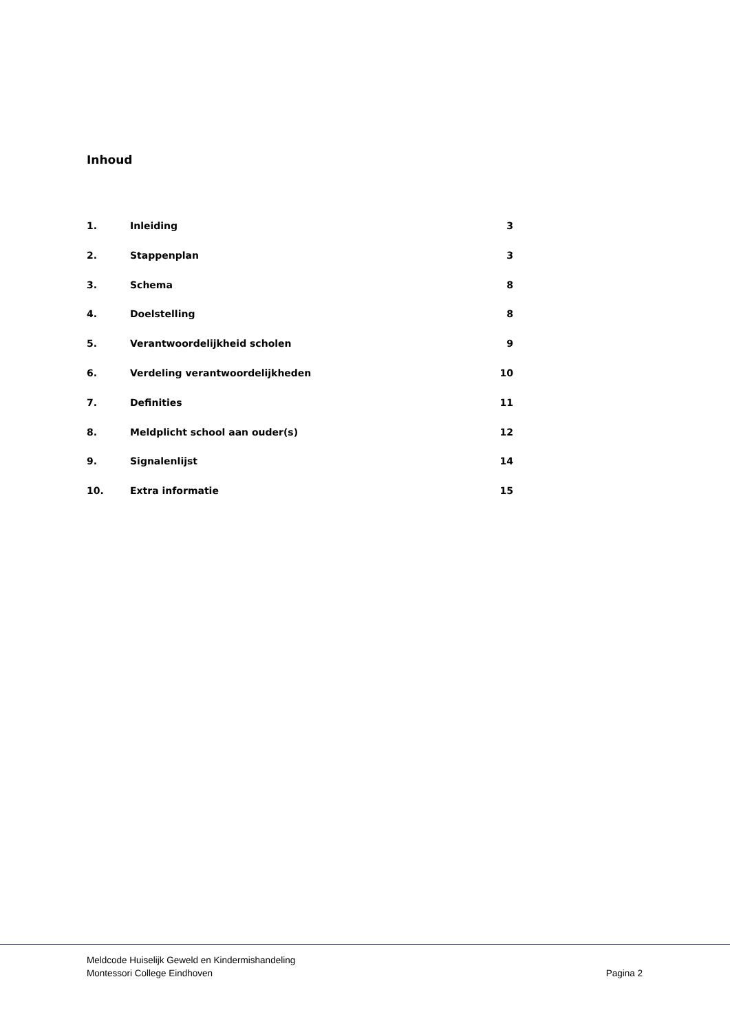Inhoud
| 1. | Inleiding | 3 |
| 2. | Stappenplan | 3 |
| 3. | Schema | 8 |
| 4. | Doelstelling | 8 |
| 5. | Verantwoordelijkheid scholen | 9 |
| 6. | Verdeling verantwoordelijkheden | 10 |
| 7. | Definities | 11 |
| 8. | Meldplicht school aan ouder(s) | 12 |
| 9. | Signalenlijst | 14 |
| 10. | Extra informatie | 15 |
Meldcode Huiselijk Geweld en Kindermishandeling
Montessori College Eindhoven
Pagina 2